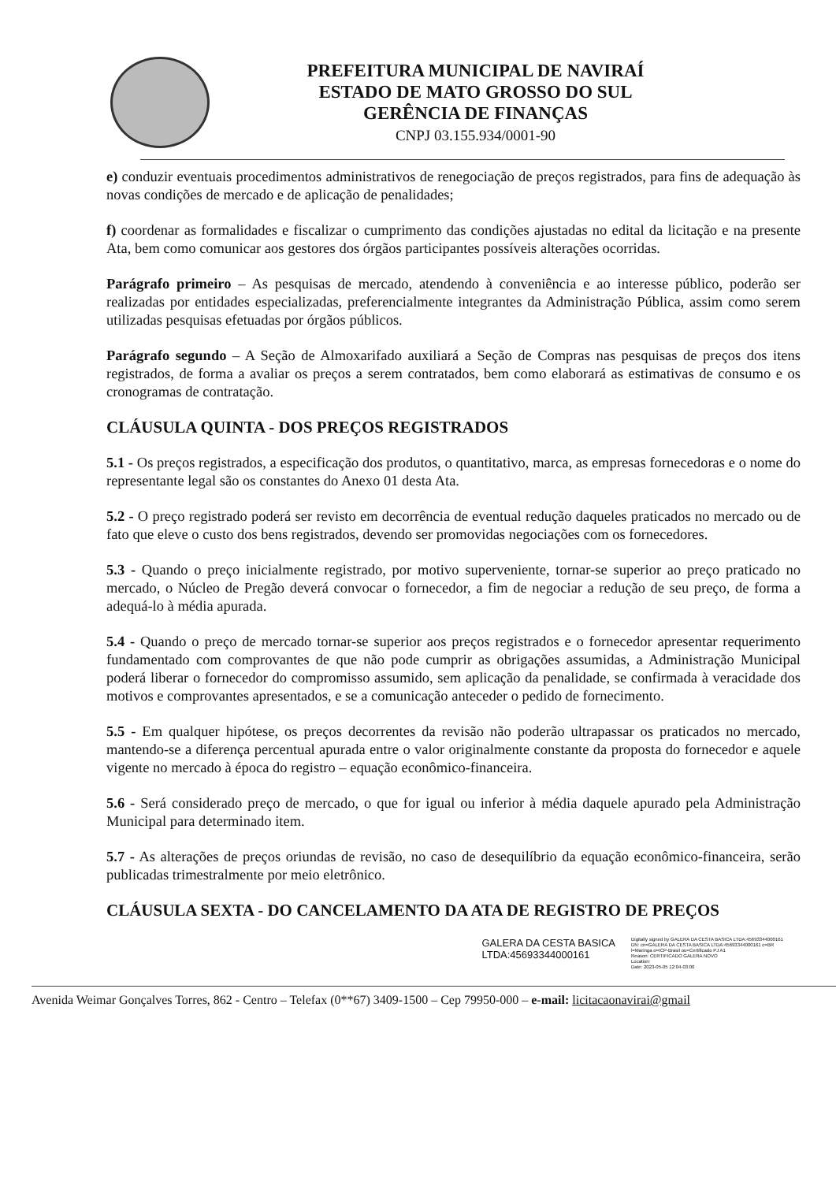PREFEITURA MUNICIPAL DE NAVIRAÍ
ESTADO DE MATO GROSSO DO SUL
GERÊNCIA DE FINANÇAS
CNPJ 03.155.934/0001-90
e) conduzir eventuais procedimentos administrativos de renegociação de preços registrados, para fins de adequação às novas condições de mercado e de aplicação de penalidades;
f) coordenar as formalidades e fiscalizar o cumprimento das condições ajustadas no edital da licitação e na presente Ata, bem como comunicar aos gestores dos órgãos participantes possíveis alterações ocorridas.
Parágrafo primeiro – As pesquisas de mercado, atendendo à conveniência e ao interesse público, poderão ser realizadas por entidades especializadas, preferencialmente integrantes da Administração Pública, assim como serem utilizadas pesquisas efetuadas por órgãos públicos.
Parágrafo segundo – A Seção de Almoxarifado auxiliará a Seção de Compras nas pesquisas de preços dos itens registrados, de forma a avaliar os preços a serem contratados, bem como elaborará as estimativas de consumo e os cronogramas de contratação.
CLÁUSULA QUINTA - DOS PREÇOS REGISTRADOS
5.1 - Os preços registrados, a especificação dos produtos, o quantitativo, marca, as empresas fornecedoras e o nome do representante legal são os constantes do Anexo 01 desta Ata.
5.2 - O preço registrado poderá ser revisto em decorrência de eventual redução daqueles praticados no mercado ou de fato que eleve o custo dos bens registrados, devendo ser promovidas negociações com os fornecedores.
5.3 - Quando o preço inicialmente registrado, por motivo superveniente, tornar-se superior ao preço praticado no mercado, o Núcleo de Pregão deverá convocar o fornecedor, a fim de negociar a redução de seu preço, de forma a adequá-lo à média apurada.
5.4 - Quando o preço de mercado tornar-se superior aos preços registrados e o fornecedor apresentar requerimento fundamentado com comprovantes de que não pode cumprir as obrigações assumidas, a Administração Municipal poderá liberar o fornecedor do compromisso assumido, sem aplicação da penalidade, se confirmada à veracidade dos motivos e comprovantes apresentados, e se a comunicação anteceder o pedido de fornecimento.
5.5 - Em qualquer hipótese, os preços decorrentes da revisão não poderão ultrapassar os praticados no mercado, mantendo-se a diferença percentual apurada entre o valor originalmente constante da proposta do fornecedor e aquele vigente no mercado à época do registro – equação econômico-financeira.
5.6 - Será considerado preço de mercado, o que for igual ou inferior à média daquele apurado pela Administração Municipal para determinado item.
5.7 - As alterações de preços oriundas de revisão, no caso de desequilíbrio da equação econômico-financeira, serão publicadas trimestralmente por meio eletrônico.
CLÁUSULA SEXTA - DO CANCELAMENTO DA ATA DE REGISTRO DE PREÇOS
GALERA DA CESTA BASICA
LTDA:45693344000161
Digitally signed by GALERA DA CESTA BASICA LTDA:45693344000161
DN: cn=GALERA DA CESTA BASICA LTDA:45693344000161 c=BR l=Maringa o=ICP-Brasil ou=Certificado PJ A1
Reason: CERTIFICADO GALERA NOVO
Location:
Date: 2023-05-05 12:04-03:00
Avenida Weimar Gonçalves Torres, 862 - Centro – Telefax (0**67) 3409-1500 – Cep 79950-000 – e-mail: licitacaonavirai@gmail